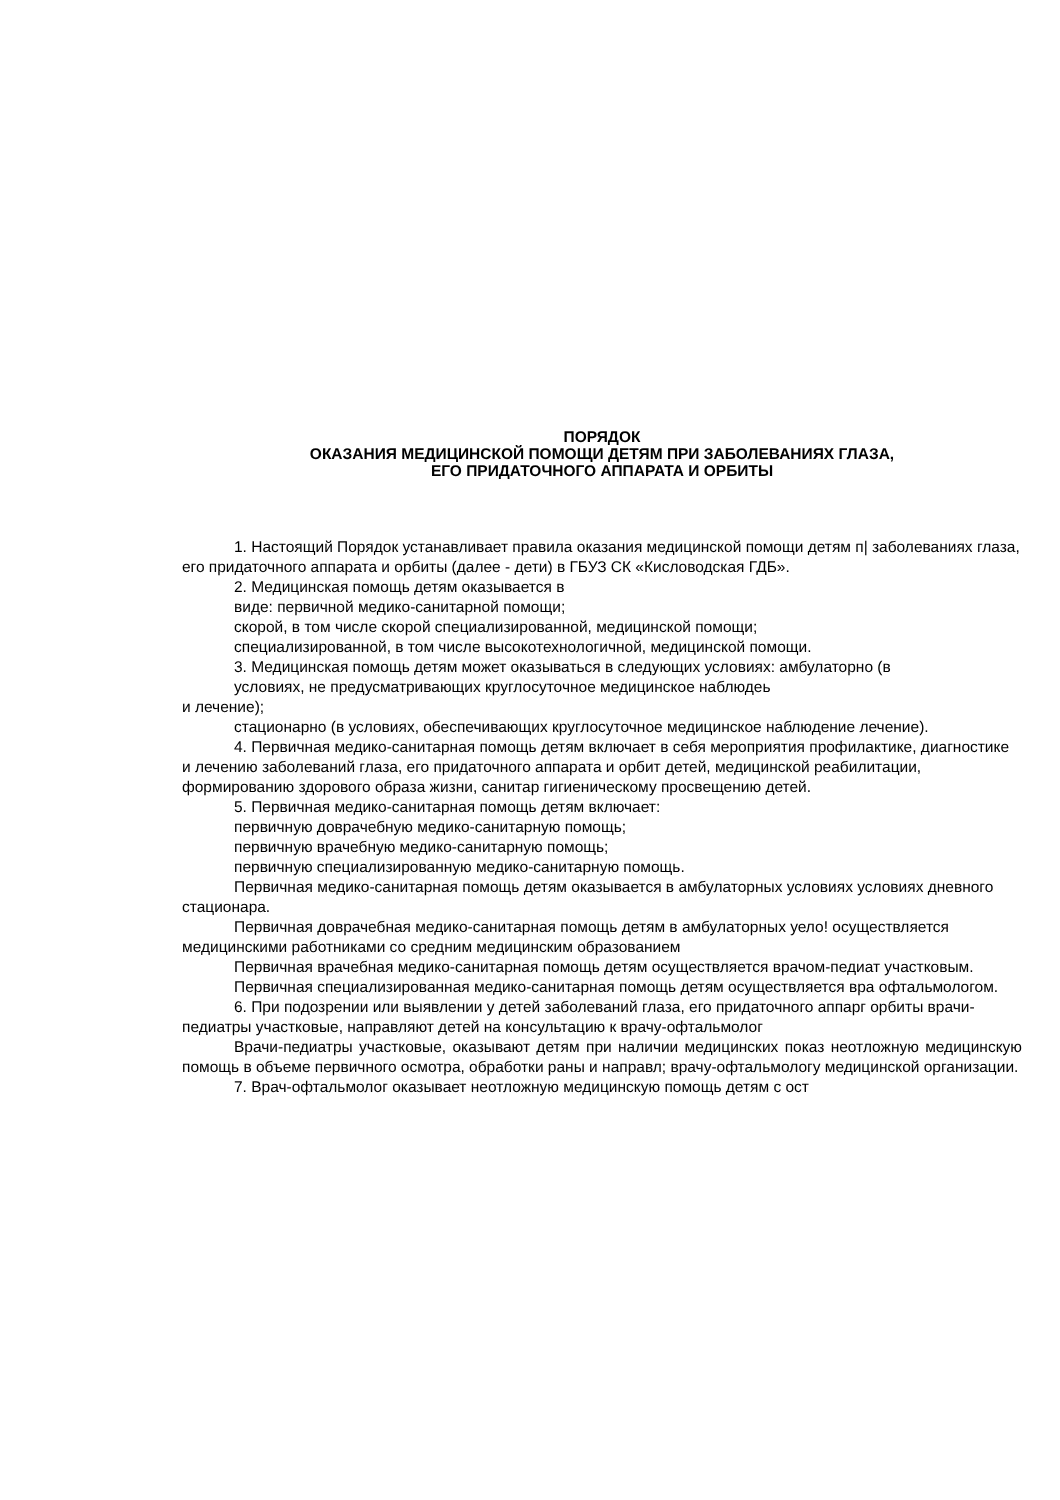ПОРЯДОК
ОКАЗАНИЯ МЕДИЦИНСКОЙ ПОМОЩИ ДЕТЯМ ПРИ ЗАБОЛЕВАНИЯХ ГЛАЗА,
ЕГО ПРИДАТОЧНОГО АППАРАТА И ОРБИТЫ
1. Настоящий Порядок устанавливает правила оказания медицинской помощи детям п| заболеваниях глаза, его придаточного аппарата и орбиты (далее - дети) в ГБУЗ СК «Кисловодская ГДБ».
2. Медицинская помощь детям оказывается в
виде: первичной медико-санитарной помощи;
скорой, в том числе скорой специализированной, медицинской помощи;
специализированной, в том числе высокотехнологичной, медицинской помощи.
3. Медицинская помощь детям может оказываться в следующих условиях: амбулаторно (в
условиях, не предусматривающих круглосуточное медицинское наблюдеь
и лечение);
стационарно (в условиях, обеспечивающих круглосуточное медицинское наблюдение лечение).
4. Первичная медико-санитарная помощь детям включает в себя мероприятия профилактике, диагностике и лечению заболеваний глаза, его придаточного аппарата и орбит детей, медицинской реабилитации, формированию здорового образа жизни, санитар гигиеническому просвещению детей.
5. Первичная медико-санитарная помощь детям включает:
первичную доврачебную медико-санитарную помощь;
первичную врачебную медико-санитарную помощь;
первичную специализированную медико-санитарную помощь.
Первичная медико-санитарная помощь детям оказывается в амбулаторных условиях условиях дневного стационара.
Первичная доврачебная медико-санитарная помощь детям в амбулаторных уело! осуществляется медицинскими работниками со средним медицинским образованием
Первичная врачебная медико-санитарная помощь детям осуществляется врачом-педиат участковым.
Первичная специализированная медико-санитарная помощь детям осуществляется вра офтальмологом.
6. При подозрении или выявлении у детей заболеваний глаза, его придаточного аппарг орбиты врачи-педиатры участковые, направляют детей на консультацию к врачу-офтальмолог
Врачи-педиатры участковые, оказывают детям при наличии медицинских показ неотложную медицинскую помощь в объеме первичного осмотра, обработки раны и направл; врачу-офтальмологу медицинской организации.
7. Врач-офтальмолог оказывает неотложную медицинскую помощь детям с ост